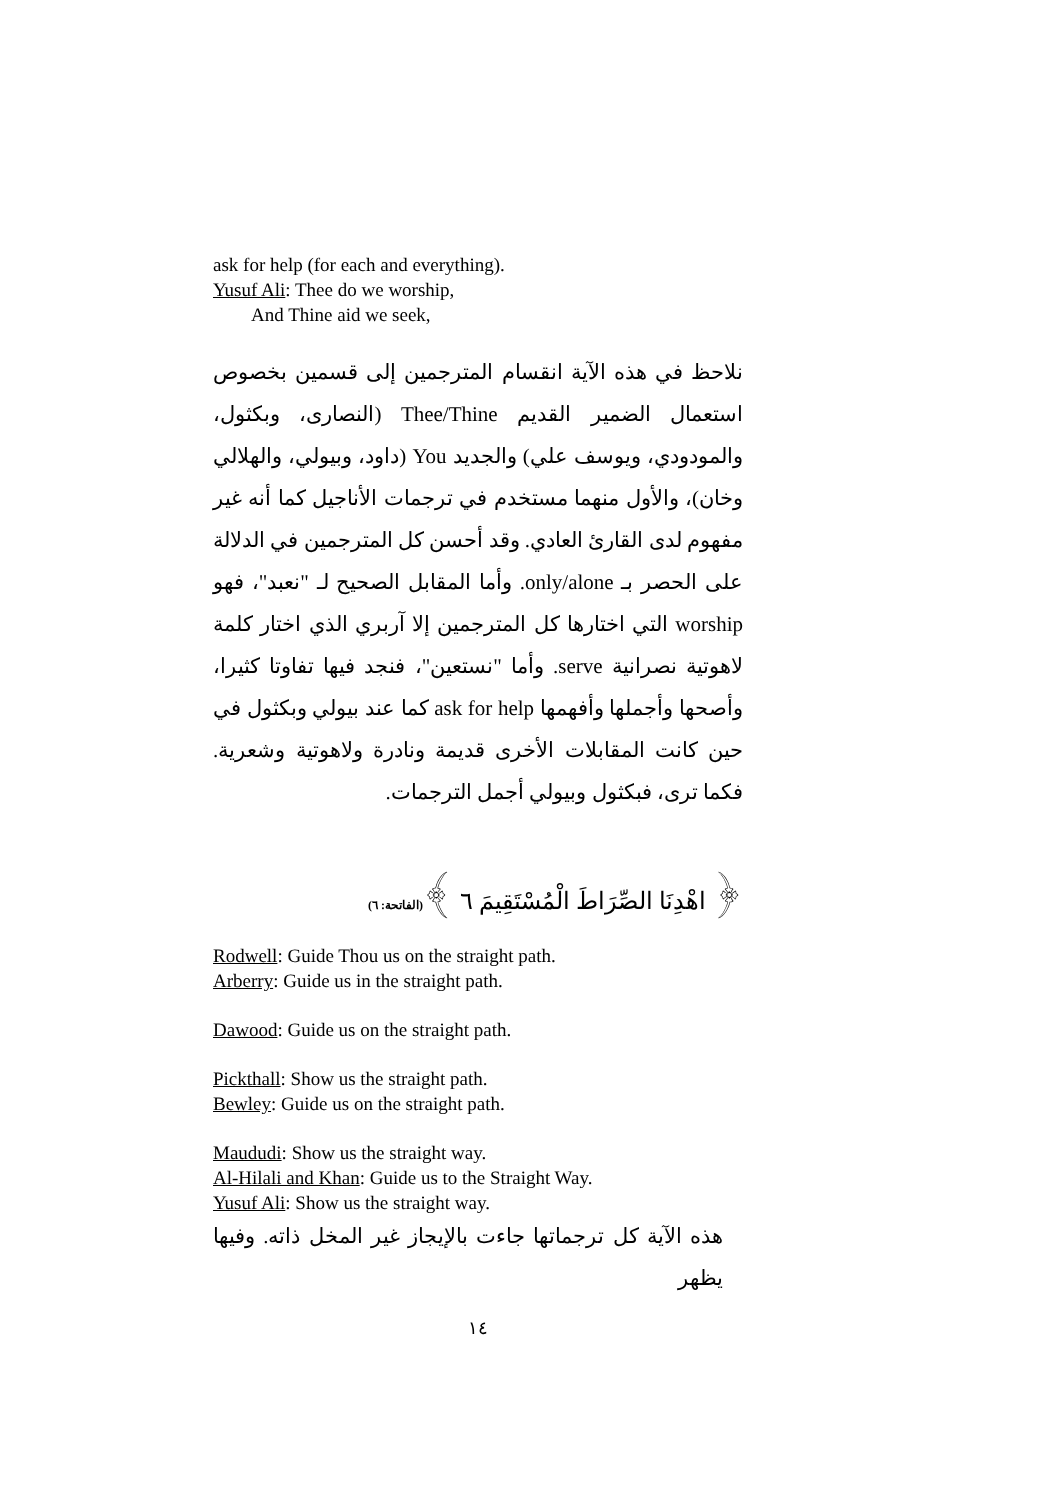ask for help (for each and everything).
Yusuf Ali: Thee do we worship,
And Thine aid we seek,
نلاحظ في هذه الآية انقسام المترجمين إلى قسمين بخصوص استعمال الضمير القديم Thee/Thine (النصارى، وبكثول، والمودودي، ويوسف علي) والجديد You (داود، وبيولي، والهلالي وخان)، والأول منهما مستخدم في ترجمات الأناجيل كما أنه غير مفهوم لدى القارئ العادي. وقد أحسن كل المترجمين في الدلالة على الحصر بـ only/alone. وأما المقابل الصحيح لـ "نعبد"، فهو worship التي اختارها كل المترجمين إلا آربري الذي اختار كلمة لاهوتية نصرانية serve. وأما "نستعين"، فنجد فيها تفاوتا كثيرا، وأصحها وأجملها وأفهمها ask for help كما عند بيولي وبكثول في حين كانت المقابلات الأخرى قديمة ونادرة ولاهوتية وشعرية. فكما ترى، فبكثول وبيولي أجمل الترجمات.
﴿ اهْدِنَا الصِّرَاطَ الْمُسْتَقِيمَ ٦ ﴾(الفاتحة: ٦)
Rodwell: Guide Thou us on the straight path.
Arberry: Guide us in the straight path.
Dawood: Guide us on the straight path.
Pickthall: Show us the straight path.
Bewley: Guide us on the straight path.
Maududi: Show us the straight way.
Al-Hilali and Khan: Guide us to the Straight Way.
Yusuf Ali: Show us the straight way.
هذه الآية كل ترجماتها جاءت بالإيجاز غير المخل ذاته. وفيها يظهر
١٤